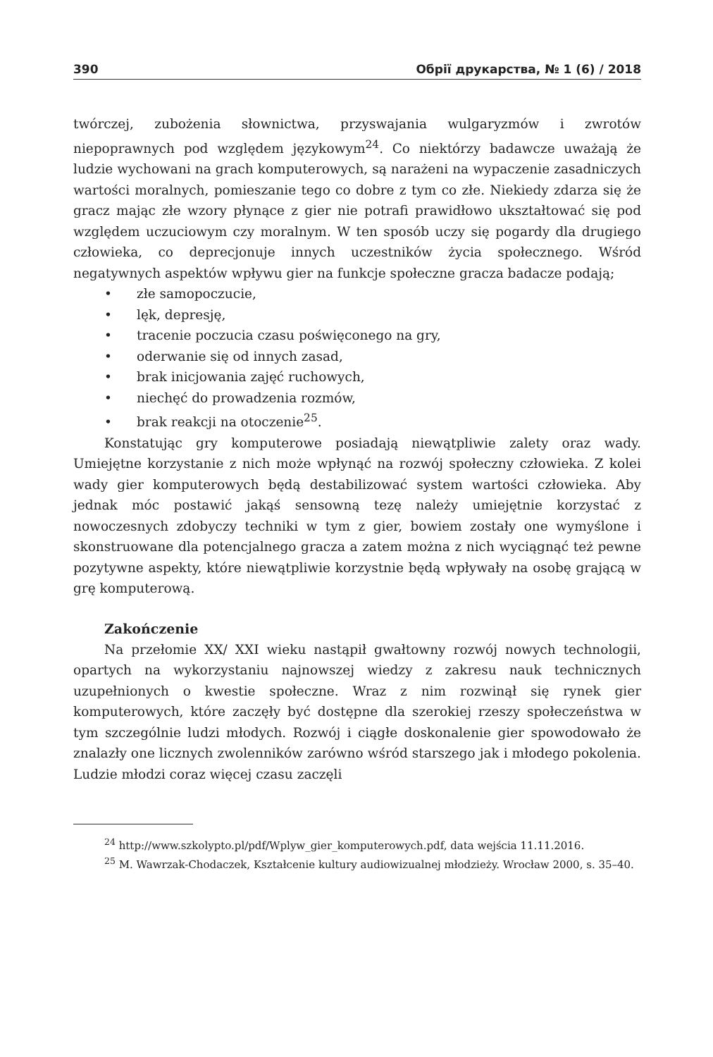390 Обрії друкарства, № 1 (6) / 2018
twórczej, zubożenia słownictwa, przyswajania wulgaryzmów i zwrotów niepoprawnych pod względem językowym<sup>24</sup>. Co niektórzy badawcze uważają że ludzie wychowani na grach komputerowych, są narażeni na wypaczenie zasadniczych wartości moralnych, pomieszanie tego co dobre z tym co złe. Niekiedy zdarza się że gracz mając złe wzory płynące z gier nie potrafi prawidłowo ukształtować się pod względem uczuciowym czy moralnym. W ten sposób uczy się pogardy dla drugiego człowieka, co deprecjonuje innych uczestników życia społecznego. Wśród negatywnych aspektów wpływu gier na funkcje społeczne gracza badacze podają;
• złe samopoczucie,
• lęk, depresję,
• tracenie poczucia czasu poświęconego na gry,
• oderwanie się od innych zasad,
• brak inicjowania zajęć ruchowych,
• niechęć do prowadzenia rozmów,
• brak reakcji na otoczenie<sup>25</sup>.
Konstatując gry komputerowe posiadają niewątpliwie zalety oraz wady. Umiejętne korzystanie z nich może wpłynąć na rozwój społeczny człowieka. Z kolei wady gier komputerowych będą destabilizować system wartości człowieka. Aby jednak móc postawić jakąś sensowną tezę należy umiejętnie korzystać z nowoczesnych zdobyczy techniki w tym z gier, bowiem zostały one wymyślone i skonstruowane dla potencjalnego gracza a zatem można z nich wyciągnąć też pewne pozytywne aspekty, które niewątpliwie korzystnie będą wpływały na osobę grającą w grę komputerową.
Zakończenie
Na przełomie XX/ XXI wieku nastąpił gwałtowny rozwój nowych technologii, opartych na wykorzystaniu najnowszej wiedzy z zakresu nauk technicznych uzupełnionych o kwestie społeczne. Wraz z nim rozwinął się rynek gier komputerowych, które zaczęły być dostępne dla szerokiej rzeszy społeczeństwa w tym szczególnie ludzi młodych. Rozwój i ciągłe doskonalenie gier spowodowało że znalazły one licznych zwolenników zarówno wśród starszego jak i młodego pokolenia. Ludzie młodzi coraz więcej czasu zaczęli
<sup>24</sup> http://www.szkolypto.pl/pdf/Wplyw_gier_komputerowych.pdf, data wejścia 11.11.2016.
<sup>25</sup> M. Wawrzak-Chodaczek, Kształcenie kultury audiowizualnej młodzieży. Wrocław 2000, s. 35–40.